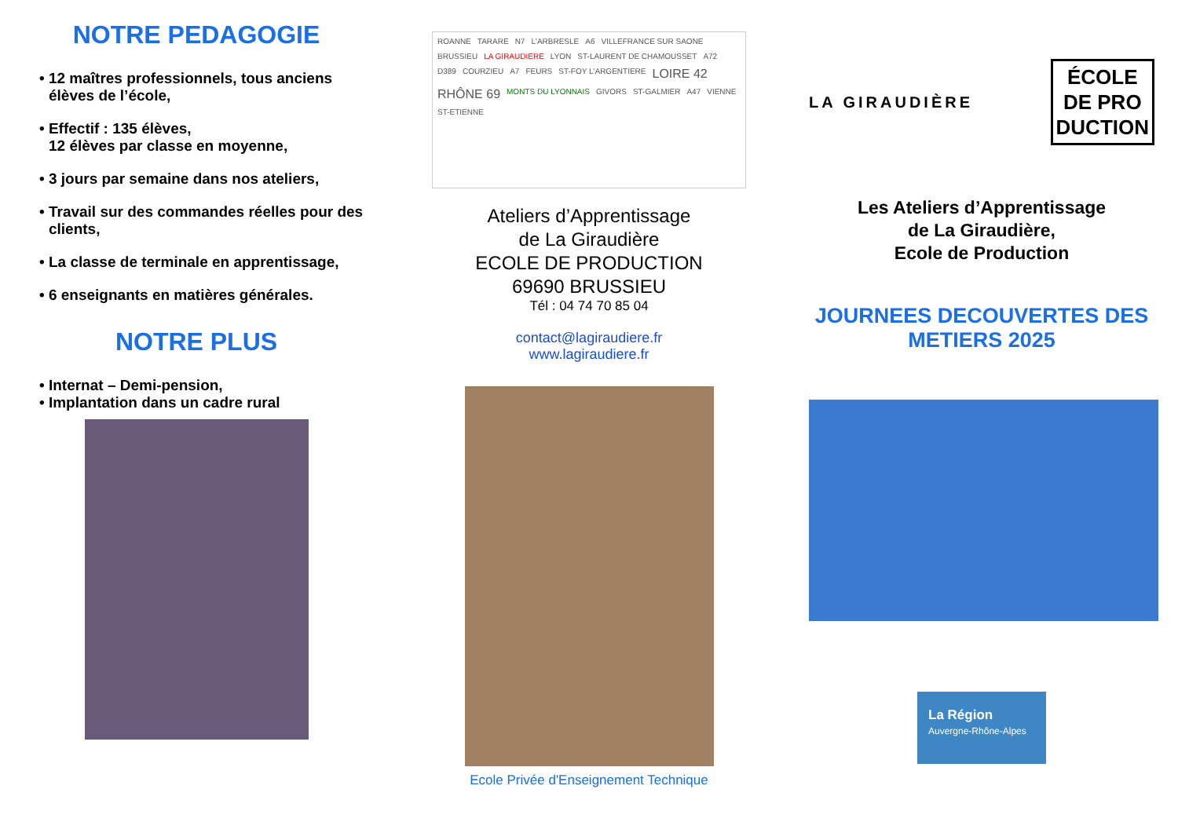NOTRE PEDAGOGIE
• 12 maîtres professionnels, tous anciens élèves de l’école,
• Effectif : 135 élèves,
12 élèves par classe en moyenne,
• 3 jours par semaine dans nos ateliers,
• Travail sur des commandes réelles pour des clients,
• La classe de terminale en apprentissage,
• 6 enseignants en matières générales.
NOTRE PLUS
• Internat – Demi-pension,
• Implantation dans un cadre rural
ROANNE TARARE N7 L'ARBRESLE A6 VILLEFRANCE SUR SAONE BRUSSIEU LA GIRAUDIERE LYON ST-LAURENT DE CHAMOUSSET A72 D389 COURZIEU A7 FEURS ST-FOY L'ARGENTIERE LOIRE 42 RHÔNE 69 MONTS DU LYONNAIS GIVORS ST-GALMIER A47 VIENNE ST-ETIENNE
Ateliers d’Apprentissage
de La Giraudière
ECOLE DE PRODUCTION
69690 BRUSSIEU
Tél : 04 74 70 85 04
contact@lagiraudiere.fr
www.lagiraudiere.fr
Ecole Privée d'Enseignement Technique
LA GIRAUDIÈRE
ÉCOLE
DE PRO
DUCTION
Les Ateliers d’Apprentissage
de La Giraudière,
Ecole de Production
JOURNEES DECOUVERTES DES METIERS 2025
La Région
Auvergne-Rhône-Alpes